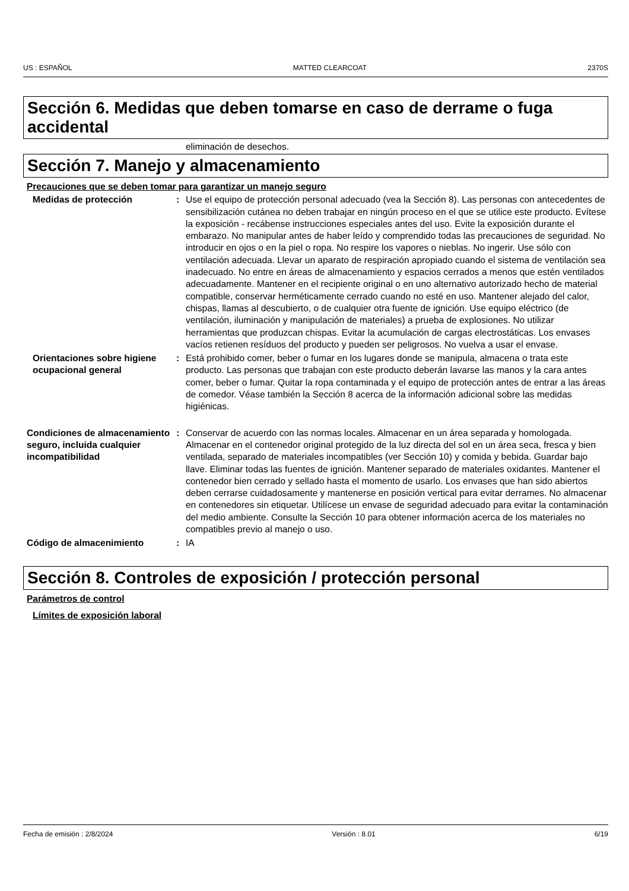US : ESPAÑOL MATTED CLEARCOAT 2370S
Sección 6. Medidas que deben tomarse en caso de derrame o fuga accidental
eliminación de desechos.
Sección 7. Manejo y almacenamiento
Precauciones que se deben tomar para garantizar un manejo seguro
Medidas de protección : Use el equipo de protección personal adecuado (vea la Sección 8). Las personas con antecedentes de sensibilización cutánea no deben trabajar en ningún proceso en el que se utilice este producto. Evítese la exposición - recábense instrucciones especiales antes del uso. Evite la exposición durante el embarazo. No manipular antes de haber leído y comprendido todas las precauciones de seguridad. No introducir en ojos o en la piel o ropa. No respire los vapores o nieblas. No ingerir. Use sólo con ventilación adecuada. Llevar un aparato de respiración apropiado cuando el sistema de ventilación sea inadecuado. No entre en áreas de almacenamiento y espacios cerrados a menos que estén ventilados adecuadamente. Mantener en el recipiente original o en uno alternativo autorizado hecho de material compatible, conservar herméticamente cerrado cuando no esté en uso. Mantener alejado del calor, chispas, llamas al descubierto, o de cualquier otra fuente de ignición. Use equipo eléctrico (de ventilación, iluminación y manipulación de materiales) a prueba de explosiones. No utilizar herramientas que produzcan chispas. Evitar la acumulación de cargas electrostáticas. Los envases vacíos retienen resíduos del producto y pueden ser peligrosos. No vuelva a usar el envase.
Orientaciones sobre higiene ocupacional general
: Está prohibido comer, beber o fumar en los lugares donde se manipula, almacena o trata este producto. Las personas que trabajan con este producto deberán lavarse las manos y la cara antes comer, beber o fumar. Quitar la ropa contaminada y el equipo de protección antes de entrar a las áreas de comedor. Véase también la Sección 8 acerca de la información adicional sobre las medidas higiénicas.
Condiciones de almacenamiento seguro, incluida cualquier incompatibilidad
: Conservar de acuerdo con las normas locales. Almacenar en un área separada y homologada. Almacenar en el contenedor original protegido de la luz directa del sol en un área seca, fresca y bien ventilada, separado de materiales incompatibles (ver Sección 10) y comida y bebida. Guardar bajo llave. Eliminar todas las fuentes de ignición. Mantener separado de materiales oxidantes. Mantener el contenedor bien cerrado y sellado hasta el momento de usarlo. Los envases que han sido abiertos deben cerrarse cuidadosamente y mantenerse en posición vertical para evitar derrames. No almacenar en contenedores sin etiquetar. Utilícese un envase de seguridad adecuado para evitar la contaminación del medio ambiente. Consulte la Sección 10 para obtener información acerca de los materiales no compatibles previo al manejo o uso.
Código de almacenimiento : IA
Sección 8. Controles de exposición / protección personal
Parámetros de control
Límites de exposición laboral
Fecha de emisión : 2/8/2024 Versión : 8.01 6/19